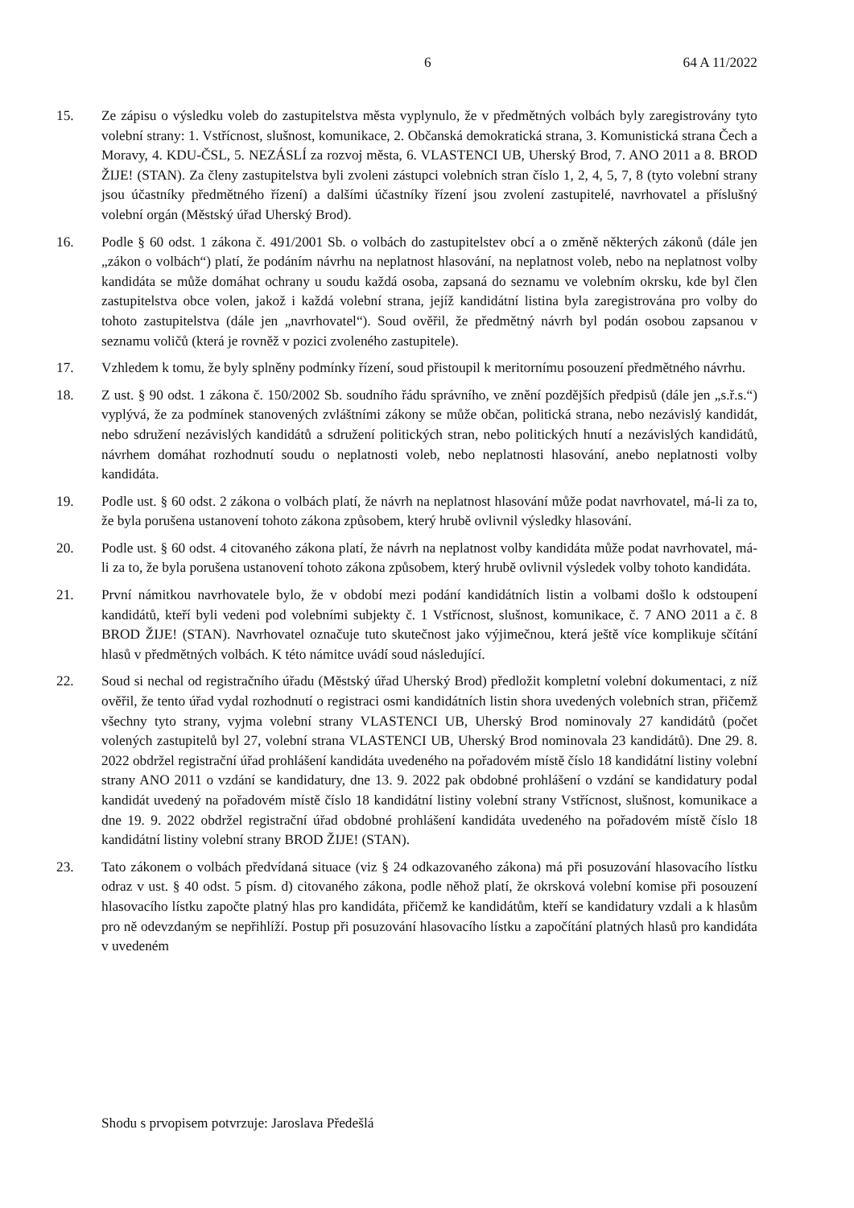6 64 A 11/2022
15. Ze zápisu o výsledku voleb do zastupitelstva města vyplynulo, že v předmětných volbách byly zaregistrovány tyto volební strany: 1. Vstřícnost, slušnost, komunikace, 2. Občanská demokratická strana, 3. Komunistická strana Čech a Moravy, 4. KDU-ČSL, 5. NEZÁSLÍ za rozvoj města, 6. VLASTENCI UB, Uherský Brod, 7. ANO 2011 a 8. BROD ŽIJE! (STAN). Za členy zastupitelstva byli zvoleni zástupci volebních stran číslo 1, 2, 4, 5, 7, 8 (tyto volební strany jsou účastníky předmětného řízení) a dalšími účastníky řízení jsou zvolení zastupitelé, navrhovatel a příslušný volební orgán (Městský úřad Uherský Brod).
16. Podle § 60 odst. 1 zákona č. 491/2001 Sb. o volbách do zastupitelstev obcí a o změně některých zákonů (dále jen „zákon o volbách“) platí, že podáním návrhu na neplatnost hlasování, na neplatnost voleb, nebo na neplatnost volby kandidáta se může domáhat ochrany u soudu každá osoba, zapsaná do seznamu ve volebním okrsku, kde byl člen zastupitelstva obce volen, jakož i každá volební strana, jejíž kandidátní listina byla zaregistrována pro volby do tohoto zastupitelstva (dále jen „navrhovatel“). Soud ověřil, že předmětný návrh byl podán osobou zapsanou v seznamu voličů (která je rovněž v pozici zvoleného zastupitele).
17. Vzhledem k tomu, že byly splněny podmínky řízení, soud přistoupil k meritornímu posouzení předmětného návrhu.
18. Z ust. § 90 odst. 1 zákona č. 150/2002 Sb. soudního řádu správního, ve znění pozdějších předpisů (dále jen „s.ř.s.“) vyplývá, že za podmínek stanovených zvláštními zákony se může občan, politická strana, nebo nezávislý kandidát, nebo sdružení nezávislých kandidátů a sdružení politických stran, nebo politických hnutí a nezávislých kandidátů, návrhem domáhat rozhodnutí soudu o neplatnosti voleb, nebo neplatnosti hlasování, anebo neplatnosti volby kandidáta.
19. Podle ust. § 60 odst. 2 zákona o volbách platí, že návrh na neplatnost hlasování může podat navrhovatel, má-li za to, že byla porušena ustanovení tohoto zákona způsobem, který hrubě ovlivnil výsledky hlasování.
20. Podle ust. § 60 odst. 4 citovaného zákona platí, že návrh na neplatnost volby kandidáta může podat navrhovatel, má-li za to, že byla porušena ustanovení tohoto zákona způsobem, který hrubě ovlivnil výsledek volby tohoto kandidáta.
21. První námitkou navrhovatele bylo, že v období mezi podání kandidátních listin a volbami došlo k odstoupení kandidátů, kteří byli vedeni pod volebními subjekty č. 1 Vstřícnost, slušnost, komunikace, č. 7 ANO 2011 a č. 8 BROD ŽIJE! (STAN). Navrhovatel označuje tuto skutečnost jako výjimečnou, která ještě více komplikuje sčítání hlasů v předmětných volbách. K této námitce uvádí soud následující.
22. Soud si nechal od registračního úřadu (Městský úřad Uherský Brod) předložit kompletní volební dokumentaci, z níž ověřil, že tento úřad vydal rozhodnutí o registraci osmi kandidátních listin shora uvedených volebních stran, přičemž všechny tyto strany, vyjma volební strany VLASTENCI UB, Uherský Brod nominovaly 27 kandidátů (počet volených zastupitelů byl 27, volební strana VLASTENCI UB, Uherský Brod nominovala 23 kandidátů). Dne 29. 8. 2022 obdržel registrační úřad prohlášení kandidáta uvedeného na pořadovém místě číslo 18 kandidátní listiny volební strany ANO 2011 o vzdání se kandidatury, dne 13. 9. 2022 pak obdobné prohlášení o vzdání se kandidatury podal kandidát uvedený na pořadovém místě číslo 18 kandidátní listiny volební strany Vstřícnost, slušnost, komunikace a dne 19. 9. 2022 obdržel registrační úřad obdobné prohlášení kandidáta uvedeného na pořadovém místě číslo 18 kandidátní listiny volební strany BROD ŽIJE! (STAN).
23. Tato zákonem o volbách předvídaná situace (viz § 24 odkazovaného zákona) má při posuzování hlasovacího lístku odraz v ust. § 40 odst. 5 písm. d) citovaného zákona, podle něhož platí, že okrsková volební komise při posouzení hlasovacího lístku započte platný hlas pro kandidáta, přičemž ke kandidátům, kteří se kandidatury vzdali a k hlasům pro ně odevzdaným se nepřihlíží. Postup při posuzování hlasovacího lístku a započítání platných hlasů pro kandidáta v uvedeném
Shodu s prvopisem potvrzuje: Jaroslava Předešlá